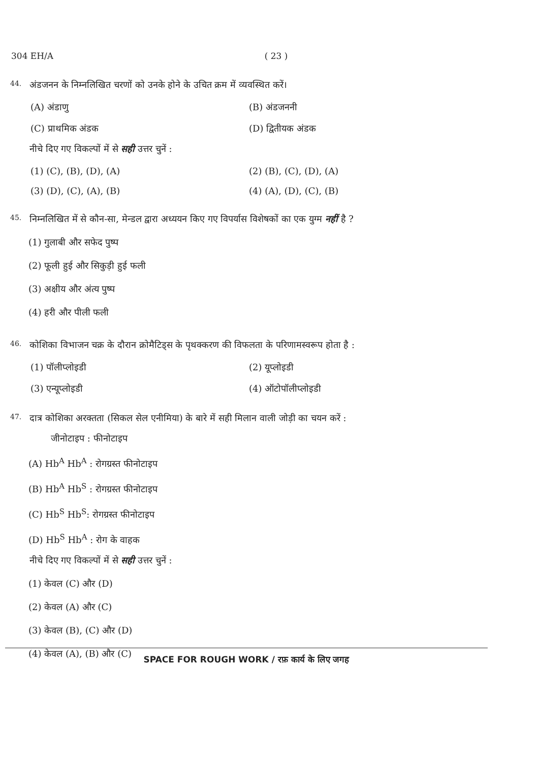304 EH/A ( 23 )
44. अंडजनन के निम्नलिखित चरणों को उनके होने के उचित क्रम में व्यवस्थित करें।
(A) अंडाणु
(B) अंडजननी
(C) प्राथमिक अंडक
(D) द्वितीयक अंडक
नीचे दिए गए विकल्पों में से सही उत्तर चुनें :
(1) (C), (B), (D), (A)
(2) (B), (C), (D), (A)
(3) (D), (C), (A), (B)
(4) (A), (D), (C), (B)
45. निम्नलिखित में से कौन-सा, मेन्डल द्वारा अध्ययन किए गए विपर्यास विशेषकों का एक युग्म नहीं है ?
(1) गुलाबी और सफेद पुष्प
(2) फूली हुई और सिकुड़ी हुई फली
(3) अक्षीय और अंत्य पुष्प
(4) हरी और पीली फली
46. कोशिका विभाजन चक्र के दौरान क्रोमैटिड्स के पृथक्करण की विफलता के परिणामस्वरूप होता है :
(1) पॉलीप्लोइडी
(2) यूप्लोइडी
(3) एन्यूप्लोइडी
(4) ऑटोपॉलीप्लोइडी
47. दात्र कोशिका अरक्तता (सिकल सेल एनीमिया) के बारे में सही मिलान वाली जोड़ी का चयन करें :
जीनोटाइप : फीनोटाइप
(A) Hb<sup>A</sup> Hb<sup>A</sup> : रोगग्रस्त फीनोटाइप
(B) Hb<sup>A</sup> Hb<sup>S</sup> : रोगग्रस्त फीनोटाइप
(C) Hb<sup>S</sup> Hb<sup>S</sup>: रोगग्रस्त फीनोटाइप
(D) Hb<sup>S</sup> Hb<sup>A</sup> : रोग के वाहक
नीचे दिए गए विकल्पों में से सही उत्तर चुनें :
(1) केवल (C) और (D)
(2) केवल (A) और (C)
(3) केवल (B), (C) और (D)
(4) केवल (A), (B) और (C)
SPACE FOR ROUGH WORK / रफ़ कार्य के लिए जगह